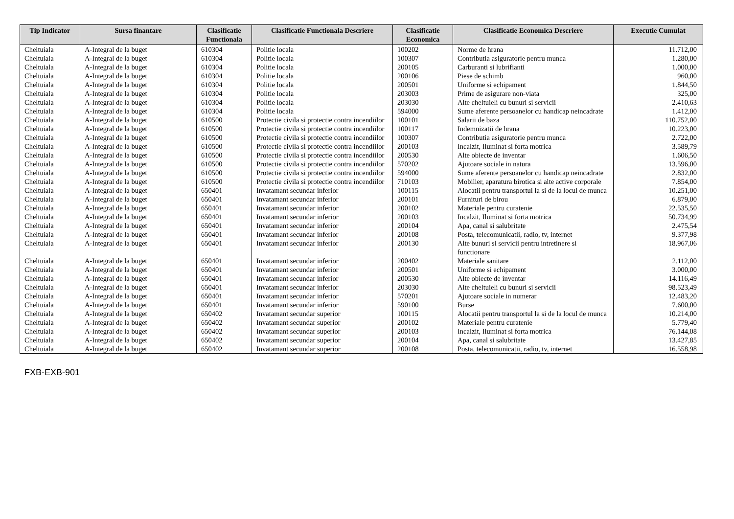| Tip Indicator | Sursa finantare | Clasificatie Functionala | Clasificatie Functionala Descriere | Clasificatie Economica | Clasificatie Economica Descriere | Executie Cumulat |
| --- | --- | --- | --- | --- | --- | --- |
| Cheltuiala | A-Integral de la buget | 610304 | Politie locala | 100202 | Norme de hrana | 11.712,00 |
| Cheltuiala | A-Integral de la buget | 610304 | Politie locala | 100307 | Contributia asiguratorie pentru munca | 1.280,00 |
| Cheltuiala | A-Integral de la buget | 610304 | Politie locala | 200105 | Carburanti si lubrifianti | 1.000,00 |
| Cheltuiala | A-Integral de la buget | 610304 | Politie locala | 200106 | Piese de schimb | 960,00 |
| Cheltuiala | A-Integral de la buget | 610304 | Politie locala | 200501 | Uniforme si echipament | 1.844,50 |
| Cheltuiala | A-Integral de la buget | 610304 | Politie locala | 203003 | Prime de asigurare non-viata | 325,00 |
| Cheltuiala | A-Integral de la buget | 610304 | Politie locala | 203030 | Alte cheltuieli cu bunuri si servicii | 2.410,63 |
| Cheltuiala | A-Integral de la buget | 610304 | Politie locala | 594000 | Sume aferente persoanelor cu handicap neincadrate | 1.412,00 |
| Cheltuiala | A-Integral de la buget | 610500 | Protectie civila si protectie contra incendiilor | 100101 | Salarii de baza | 110.752,00 |
| Cheltuiala | A-Integral de la buget | 610500 | Protectie civila si protectie contra incendiilor | 100117 | Indemnizatii de hrana | 10.223,00 |
| Cheltuiala | A-Integral de la buget | 610500 | Protectie civila si protectie contra incendiilor | 100307 | Contributia asiguratorie pentru munca | 2.722,00 |
| Cheltuiala | A-Integral de la buget | 610500 | Protectie civila si protectie contra incendiilor | 200103 | Incalzit, Iluminat si forta motrica | 3.589,79 |
| Cheltuiala | A-Integral de la buget | 610500 | Protectie civila si protectie contra incendiilor | 200530 | Alte obiecte de inventar | 1.606,50 |
| Cheltuiala | A-Integral de la buget | 610500 | Protectie civila si protectie contra incendiilor | 570202 | Ajutoare sociale in natura | 13.596,00 |
| Cheltuiala | A-Integral de la buget | 610500 | Protectie civila si protectie contra incendiilor | 594000 | Sume aferente persoanelor cu handicap neincadrate | 2.832,00 |
| Cheltuiala | A-Integral de la buget | 610500 | Protectie civila si protectie contra incendiilor | 710103 | Mobilier, aparatura birotica si alte active corporale | 7.854,00 |
| Cheltuiala | A-Integral de la buget | 650401 | Invatamant secundar inferior | 100115 | Alocatii pentru transportul la si de la locul de munca | 10.251,00 |
| Cheltuiala | A-Integral de la buget | 650401 | Invatamant secundar inferior | 200101 | Furnituri de birou | 6.879,00 |
| Cheltuiala | A-Integral de la buget | 650401 | Invatamant secundar inferior | 200102 | Materiale pentru curatenie | 22.535,50 |
| Cheltuiala | A-Integral de la buget | 650401 | Invatamant secundar inferior | 200103 | Incalzit, Iluminat si forta motrica | 50.734,99 |
| Cheltuiala | A-Integral de la buget | 650401 | Invatamant secundar inferior | 200104 | Apa, canal si salubritate | 2.475,54 |
| Cheltuiala | A-Integral de la buget | 650401 | Invatamant secundar inferior | 200108 | Posta, telecomunicatii, radio, tv, internet | 9.377,98 |
| Cheltuiala | A-Integral de la buget | 650401 | Invatamant secundar inferior | 200130 | Alte bunuri si servicii pentru intretinere si functionare | 18.967,06 |
| Cheltuiala | A-Integral de la buget | 650401 | Invatamant secundar inferior | 200402 | Materiale sanitare | 2.112,00 |
| Cheltuiala | A-Integral de la buget | 650401 | Invatamant secundar inferior | 200501 | Uniforme si echipament | 3.000,00 |
| Cheltuiala | A-Integral de la buget | 650401 | Invatamant secundar inferior | 200530 | Alte obiecte de inventar | 14.116,49 |
| Cheltuiala | A-Integral de la buget | 650401 | Invatamant secundar inferior | 203030 | Alte cheltuieli cu bunuri si servicii | 98.523,49 |
| Cheltuiala | A-Integral de la buget | 650401 | Invatamant secundar inferior | 570201 | Ajutoare sociale in numerar | 12.483,20 |
| Cheltuiala | A-Integral de la buget | 650401 | Invatamant secundar inferior | 590100 | Burse | 7.600,00 |
| Cheltuiala | A-Integral de la buget | 650402 | Invatamant secundar superior | 100115 | Alocatii pentru transportul la si de la locul de munca | 10.214,00 |
| Cheltuiala | A-Integral de la buget | 650402 | Invatamant secundar superior | 200102 | Materiale pentru curatenie | 5.779,40 |
| Cheltuiala | A-Integral de la buget | 650402 | Invatamant secundar superior | 200103 | Incalzit, Iluminat si forta motrica | 76.144,08 |
| Cheltuiala | A-Integral de la buget | 650402 | Invatamant secundar superior | 200104 | Apa, canal si salubritate | 13.427,85 |
| Cheltuiala | A-Integral de la buget | 650402 | Invatamant secundar superior | 200108 | Posta, telecomunicatii, radio, tv, internet | 16.558,98 |
FXB-EXB-901